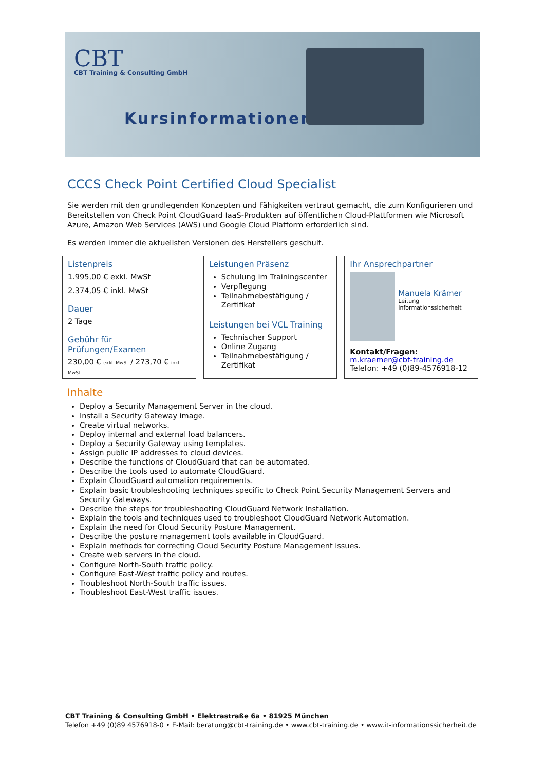CBT
CBT Training & Consulting GmbH
Kursinformationen
CCCS Check Point Certified Cloud Specialist
Sie werden mit den grundlegenden Konzepten und Fähigkeiten vertraut gemacht, die zum Konfigurieren und Bereitstellen von Check Point CloudGuard IaaS-Produkten auf öffentlichen Cloud-Plattformen wie Microsoft Azure, Amazon Web Services (AWS) und Google Cloud Platform erforderlich sind.
Es werden immer die aktuellsten Versionen des Herstellers geschult.
Listenpreis
1.995,00 € exkl. MwSt
2.374,05 € inkl. MwSt
Dauer
2 Tage
Gebühr für Prüfungen/Examen
230,00 € exkl. MwSt / 273,70 € inkl. MwSt
Leistungen Präsenz
Schulung im Trainingscenter
Verpflegung
Teilnahmebestätigung / Zertifikat
Leistungen bei VCL Training
Technischer Support
Online Zugang
Teilnahmebestätigung / Zertifikat
Ihr Ansprechpartner
Manuela Krämer
Leitung Informationssicherheit
Kontakt/Fragen:
m.kraemer@cbt-training.de
Telefon: +49 (0)89-4576918-12
Inhalte
Deploy a Security Management Server in the cloud.
Install a Security Gateway image.
Create virtual networks.
Deploy internal and external load balancers.
Deploy a Security Gateway using templates.
Assign public IP addresses to cloud devices.
Describe the functions of CloudGuard that can be automated.
Describe the tools used to automate CloudGuard.
Explain CloudGuard automation requirements.
Explain basic troubleshooting techniques specific to Check Point Security Management Servers and Security Gateways.
Describe the steps for troubleshooting CloudGuard Network Installation.
Explain the tools and techniques used to troubleshoot CloudGuard Network Automation.
Explain the need for Cloud Security Posture Management.
Describe the posture management tools available in CloudGuard.
Explain methods for correcting Cloud Security Posture Management issues.
Create web servers in the cloud.
Configure North-South traffic policy.
Configure East-West traffic policy and routes.
Troubleshoot North-South traffic issues.
Troubleshoot East-West traffic issues.
CBT Training & Consulting GmbH • Elektrastraße 6a • 81925 München
Telefon +49 (0)89 4576918-0 • E-Mail: beratung@cbt-training.de • www.cbt-training.de • www.it-informationssicherheit.de